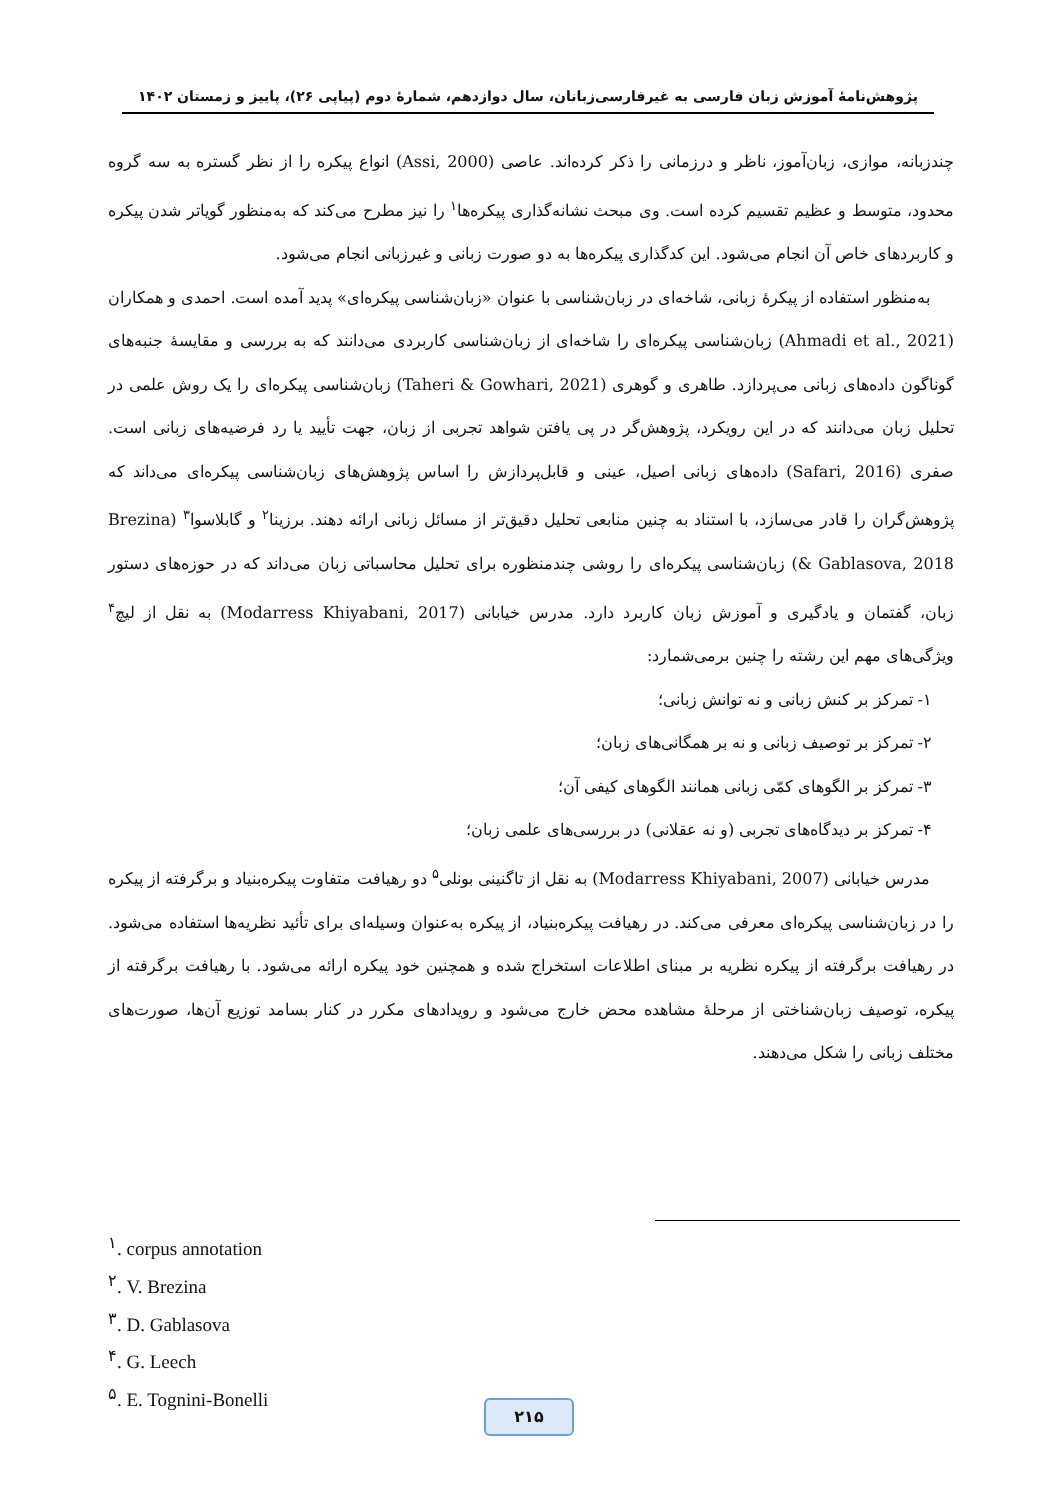پژوهش‌نامهٔ آموزش زبان فارسی به غیرفارسی‌زبانان، سال دوازدهم، شمارهٔ دوم (پیاپی ۲۶)، پاییز و زمستان ۱۴۰۲
چندزبانه، موازی، زبان‌آموز، ناظر و درزمانی را ذکر کرده‌اند. عاصی (Assi, 2000) انواع پیکره را از نظر گستره به سه گروه محدود، متوسط و عظیم تقسیم کرده است. وی مبحث نشانه‌گذاری پیکره‌ها<sup>۱</sup> را نیز مطرح می‌کند که به‌منظور گویاتر شدن پیکره و کاربردهای خاص آن انجام می‌شود. این کدگذاری پیکره‌ها به دو صورت زبانی و غیرزبانی انجام می‌شود.
به‌منظور استفاده از پیکرهٔ زبانی، شاخه‌ای در زبان‌شناسی با عنوان «زبان‌شناسی پیکره‌ای» پدید آمده است. احمدی و همکاران (Ahmadi et al., 2021) زبان‌شناسی پیکره‌ای را شاخه‌ای از زبان‌شناسی کاربردی می‌دانند که به بررسی و مقایسهٔ جنبه‌های گوناگون داده‌های زبانی می‌پردازد. طاهری و گوهری (Taheri & Gowhari, 2021) زبان‌شناسی پیکره‌ای را یک روش علمی در تحلیل زبان می‌دانند که در این رویکرد، پژوهش‌گر در پی یافتن شواهد تجربی از زبان، جهت تأیید یا رد فرضیه‌های زبانی است. صفری (Safari, 2016) داده‌های زبانی اصیل، عینی و قابل‌پردازش را اساس پژوهش‌های زبان‌شناسی پیکره‌ای می‌داند که پژوهش‌گران را قادر می‌سازد، با استناد به چنین منابعی تحلیل دقیق‌تر از مسائل زبانی ارائه دهند. برزینا<sup>۲</sup> و گابلاسوا<sup>۳</sup> (Brezina & Gablasova, 2018) زبان‌شناسی پیکره‌ای را روشی چندمنظوره برای تحلیل محاسباتی زبان می‌داند که در حوزه‌های دستور زبان، گفتمان و یادگیری و آموزش زبان کاربرد دارد. مدرس خیابانی (Modarress Khiyabani, 2017) به نقل از لیچ<sup>۴</sup> ویژگی‌های مهم این رشته را چنین برمی‌شمارد:
۱- تمرکز بر کنش زبانی و نه توانش زبانی؛
۲- تمرکز بر توصیف زبانی و نه بر همگانی‌های زبان؛
۳- تمرکز بر الگوهای کمّی زبانی همانند الگوهای کیفی آن؛
۴- تمرکز بر دیدگاه‌های تجربی (و نه عقلانی) در بررسی‌های علمی زبان؛
مدرس خیابانی (Modarress Khiyabani, 2007) به نقل از تاگنینی بونلی<sup>۵</sup> دو رهیافت متفاوت پیکره‌بنیاد و برگرفته از پیکره را در زبان‌شناسی پیکره‌ای معرفی می‌کند. در رهیافت پیکره‌بنیاد، از پیکره به‌عنوان وسیله‌ای برای تأئید نظریه‌ها استفاده می‌شود. در رهیافت برگرفته از پیکره نظریه بر مبنای اطلاعات استخراج شده و همچنین خود پیکره ارائه می‌شود. با رهیافت برگرفته از پیکره، توصیف زبان‌شناختی از مرحلهٔ مشاهده محض خارج می‌شود و رویدادهای مکرر در کنار بسامد توزیع آن‌ها، صورت‌های مختلف زبانی را شکل می‌دهند.
<sup>۱</sup>. corpus annotation
<sup>۲</sup>. V. Brezina
<sup>۳</sup>. D. Gablasova
<sup>۴</sup>. G. Leech
<sup>۵</sup>. E. Tognini-Bonelli
۲۱۵